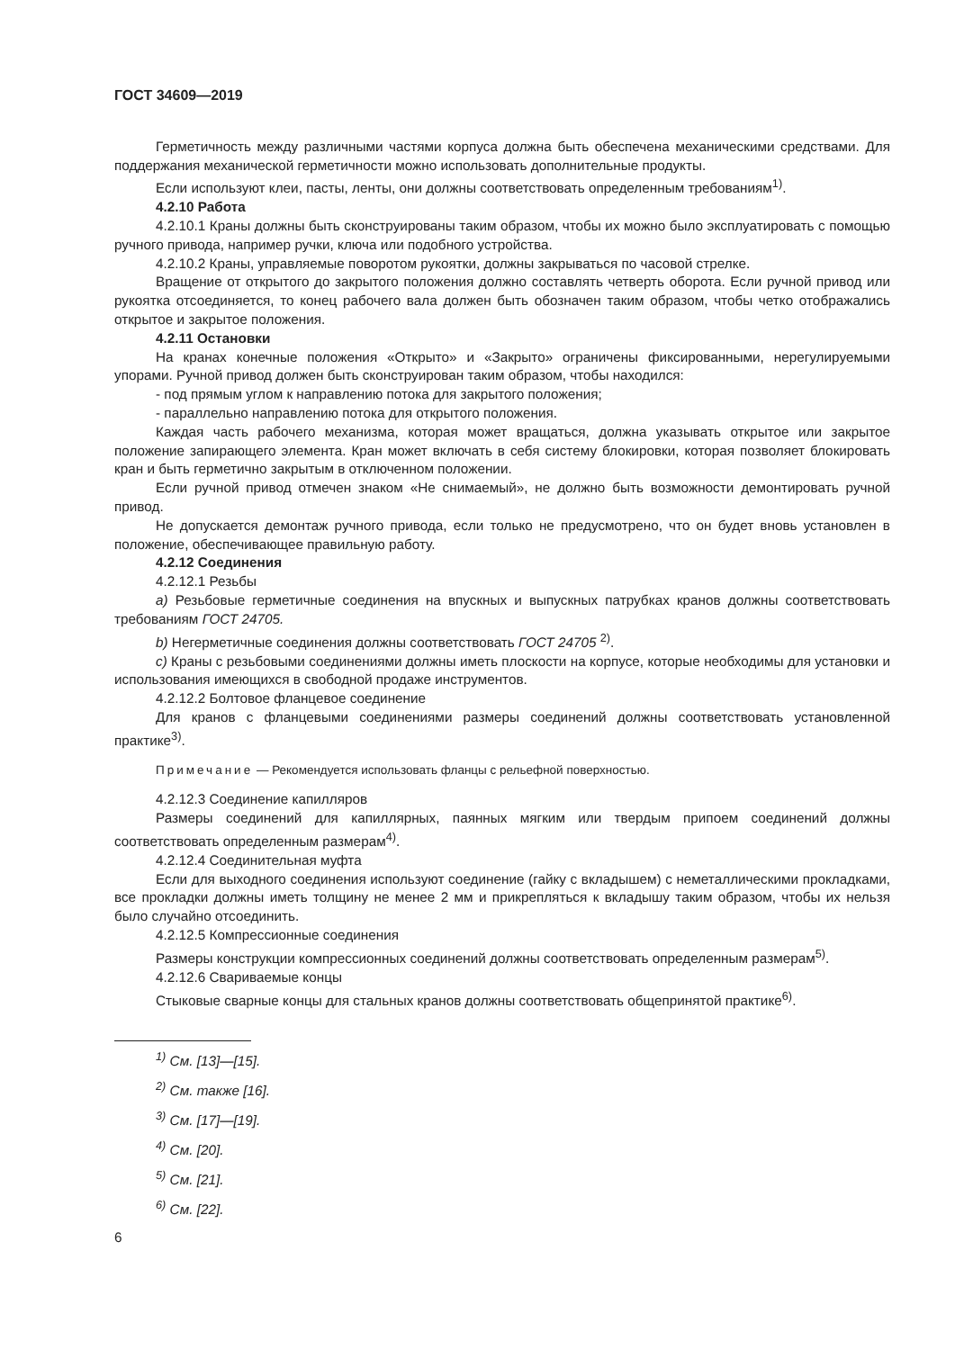ГОСТ 34609—2019
Герметичность между различными частями корпуса должна быть обеспечена механическими средствами. Для поддержания механической герметичности можно использовать дополнительные продукты.
Если используют клеи, пасты, ленты, они должны соответствовать определенным требованиям<sup>1)</sup>.
4.2.10 Работа
4.2.10.1 Краны должны быть сконструированы таким образом, чтобы их можно было эксплуатировать с помощью ручного привода, например ручки, ключа или подобного устройства.
4.2.10.2 Краны, управляемые поворотом рукоятки, должны закрываться по часовой стрелке.
Вращение от открытого до закрытого положения должно составлять четверть оборота. Если ручной привод или рукоятка отсоединяется, то конец рабочего вала должен быть обозначен таким образом, чтобы четко отображались открытое и закрытое положения.
4.2.11 Остановки
На кранах конечные положения «Открыто» и «Закрыто» ограничены фиксированными, нерегулируемыми упорами. Ручной привод должен быть сконструирован таким образом, чтобы находился:
- под прямым углом к направлению потока для закрытого положения;
- параллельно направлению потока для открытого положения.
Каждая часть рабочего механизма, которая может вращаться, должна указывать открытое или закрытое положение запирающего элемента. Кран может включать в себя систему блокировки, которая позволяет блокировать кран и быть герметично закрытым в отключенном положении.
Если ручной привод отмечен знаком «Не снимаемый», не должно быть возможности демонтировать ручной привод.
Не допускается демонтаж ручного привода, если только не предусмотрено, что он будет вновь установлен в положение, обеспечивающее правильную работу.
4.2.12 Соединения
4.2.12.1 Резьбы
a) Резьбовые герметичные соединения на впускных и выпускных патрубках кранов должны соответствовать требованиям ГОСТ 24705.
b) Негерметичные соединения должны соответствовать ГОСТ 24705 <sup>2)</sup>.
c) Краны с резьбовыми соединениями должны иметь плоскости на корпусе, которые необходимы для установки и использования имеющихся в свободной продаже инструментов.
4.2.12.2 Болтовое фланцевое соединение
Для кранов с фланцевыми соединениями размеры соединений должны соответствовать установленной практике<sup>3)</sup>.
Примечание — Рекомендуется использовать фланцы с рельефной поверхностью.
4.2.12.3 Соединение капилляров
Размеры соединений для капиллярных, паянных мягким или твердым припоем соединений должны соответствовать определенным размерам<sup>4)</sup>.
4.2.12.4 Соединительная муфта
Если для выходного соединения используют соединение (гайку с вкладышем) с неметаллическими прокладками, все прокладки должны иметь толщину не менее 2 мм и прикрепляться к вкладышу таким образом, чтобы их нельзя было случайно отсоединить.
4.2.12.5 Компрессионные соединения
Размеры конструкции компрессионных соединений должны соответствовать определенным размерам<sup>5)</sup>.
4.2.12.6 Свариваемые концы
Стыковые сварные концы для стальных кранов должны соответствовать общепринятой практике<sup>6)</sup>.
<sup>1)</sup> См. [13]—[15].
<sup>2)</sup> См. также [16].
<sup>3)</sup> См. [17]—[19].
<sup>4)</sup> См. [20].
<sup>5)</sup> См. [21].
<sup>6)</sup> См. [22].
6